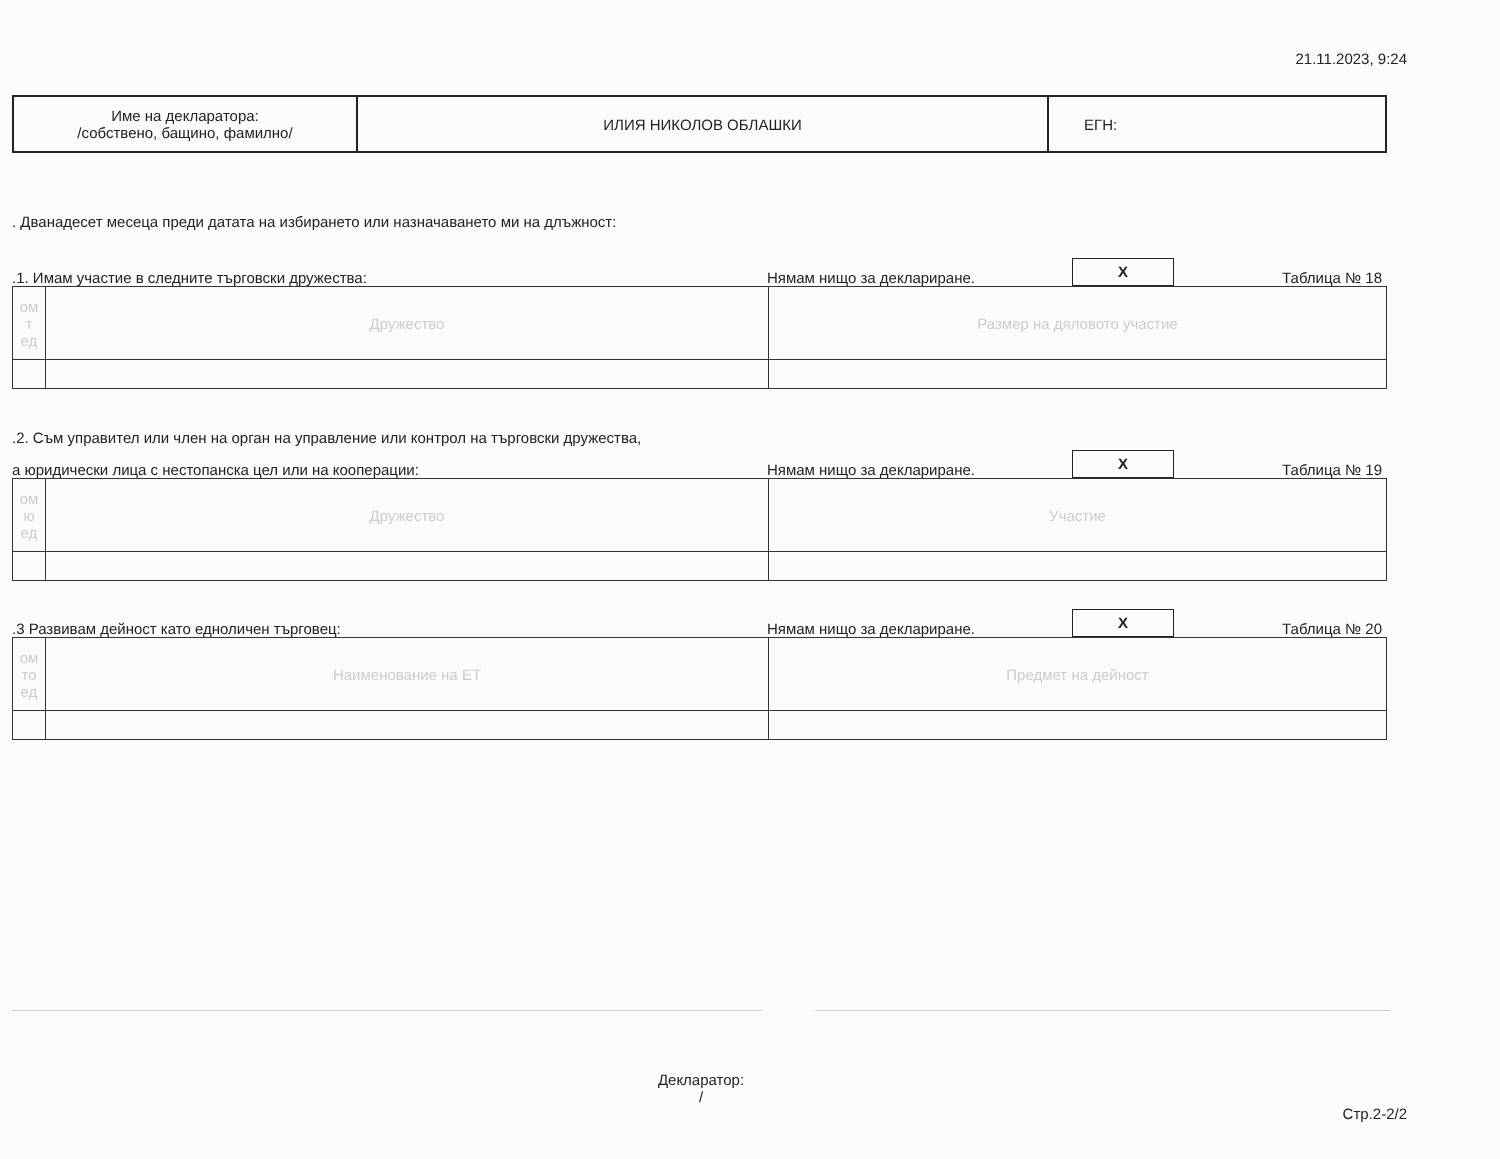21.11.2023, 9:24
| Име на декларатора: /собствено, бащино, фамилно/ | ИЛИЯ НИКОЛОВ ОБЛАШКИ | ЕГН: |
. Дванадесет месеца преди датата на избирането или назначаването ми на длъжност:
.1. Имам участие в следните търговски дружества:
Нямам нищо за деклариране.
X
Таблица № 18
| ом т ед | Дружество | Размер на дяловото участие |
.2. Съм управител или член на орган на управление или контрол на търговски дружества,
а юридически лица с нестопанска цел или на кооперации:
Нямам нищо за деклариране.
X
Таблица № 19
| ом ю ед | Дружество | Участие |
.3 Развивам дейност като едноличен търговец:
Нямам нищо за деклариране.
X
Таблица № 20
| ом то ед | Наименование на ЕТ | Предмет на дейност |
Декларатор:
/
Стр.2-2/2